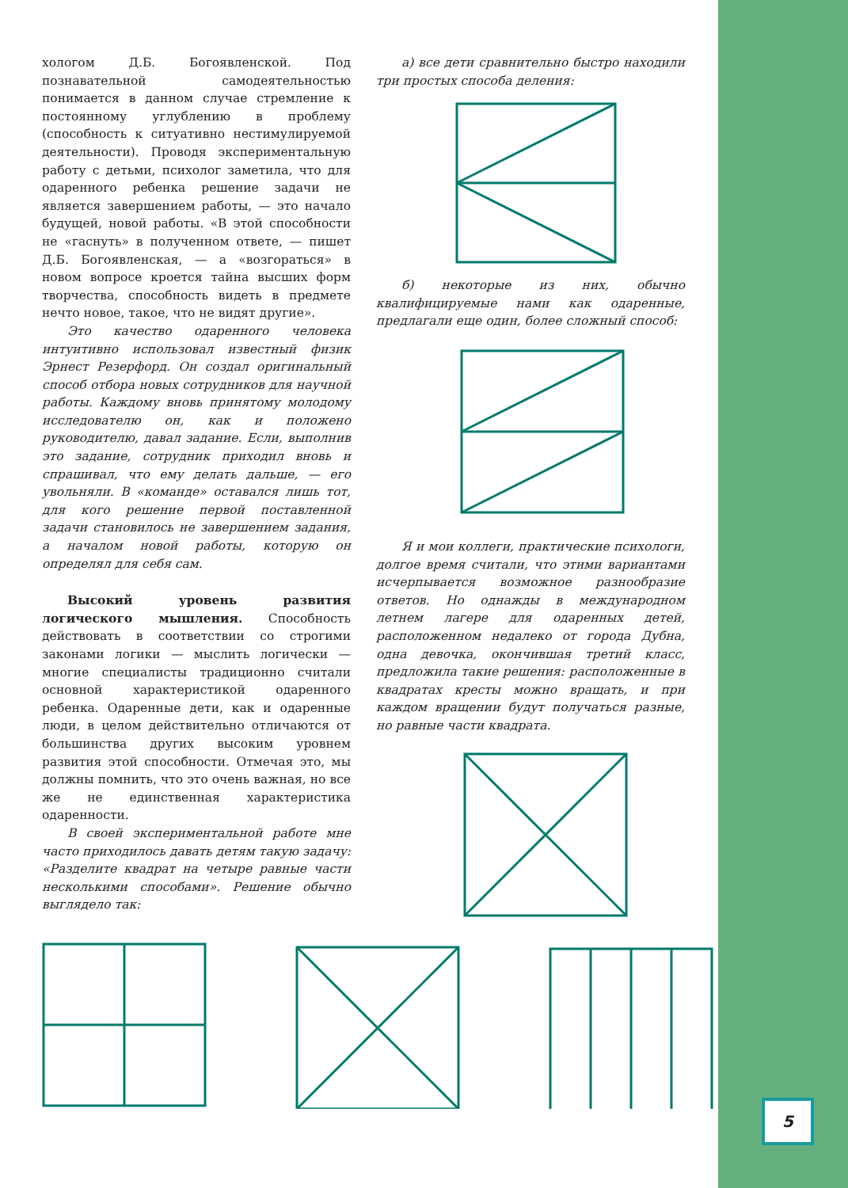хологом Д.Б. Богоявленской. Под познавательной самодеятельностью понимается в данном случае стремление к постоянному углублению в проблему (способность к ситуативно нестимулируемой деятельности). Проводя экспериментальную работу с детьми, психолог заметила, что для одаренного ребенка решение задачи не является завершением работы, — это начало будущей, новой работы. «В этой способности не «гаснуть» в полученном ответе, — пишет Д.Б. Богоявленская, — а «возгораться» в новом вопросе кроется тайна высших форм творчества, способность видеть в предмете нечто новое, такое, что не видят другие».
Это качество одаренного человека интуитивно использовал известный физик Эрнест Резерфорд. Он создал оригинальный способ отбора новых сотрудников для научной работы. Каждому вновь принятому молодому исследователю он, как и положено руководителю, давал задание. Если, выполнив это задание, сотрудник приходил вновь и спрашивал, что ему делать дальше, — его увольняли. В «команде» оставался лишь тот, для кого решение первой поставленной задачи становилось не завершением задания, а началом новой работы, которую он определял для себя сам.
Высокий уровень развития логического мышления. Способность действовать в соответствии со строгими законами логики — мыслить логически — многие специалисты традиционно считали основной характеристикой одаренного ребенка. Одаренные дети, как и одаренные люди, в целом действительно отличаются от большинства других высоким уровнем развития этой способности. Отмечая это, мы должны помнить, что это очень важная, но все же не единственная характеристика одаренности.
В своей экспериментальной работе мне часто приходилось давать детям такую задачу: «Разделите квадрат на четыре равные части несколькими способами». Решение обычно выглядело так:
а) все дети сравнительно быстро находили три простых способа деления:
б) некоторые из них, обычно квалифицируемые нами как одаренные, предлагали еще один, более сложный способ:
Я и мои коллеги, практические психологи, долгое время считали, что этими вариантами исчерпывается возможное разнообразие ответов. Но однажды в международном летнем лагере для одаренных детей, расположенном недалеко от города Дубна, одна девочка, окончившая третий класс, предложила такие решения: расположенные в квадратах кресты можно вращать, и при каждом вращении будут получаться разные, но равные части квадрата.
5